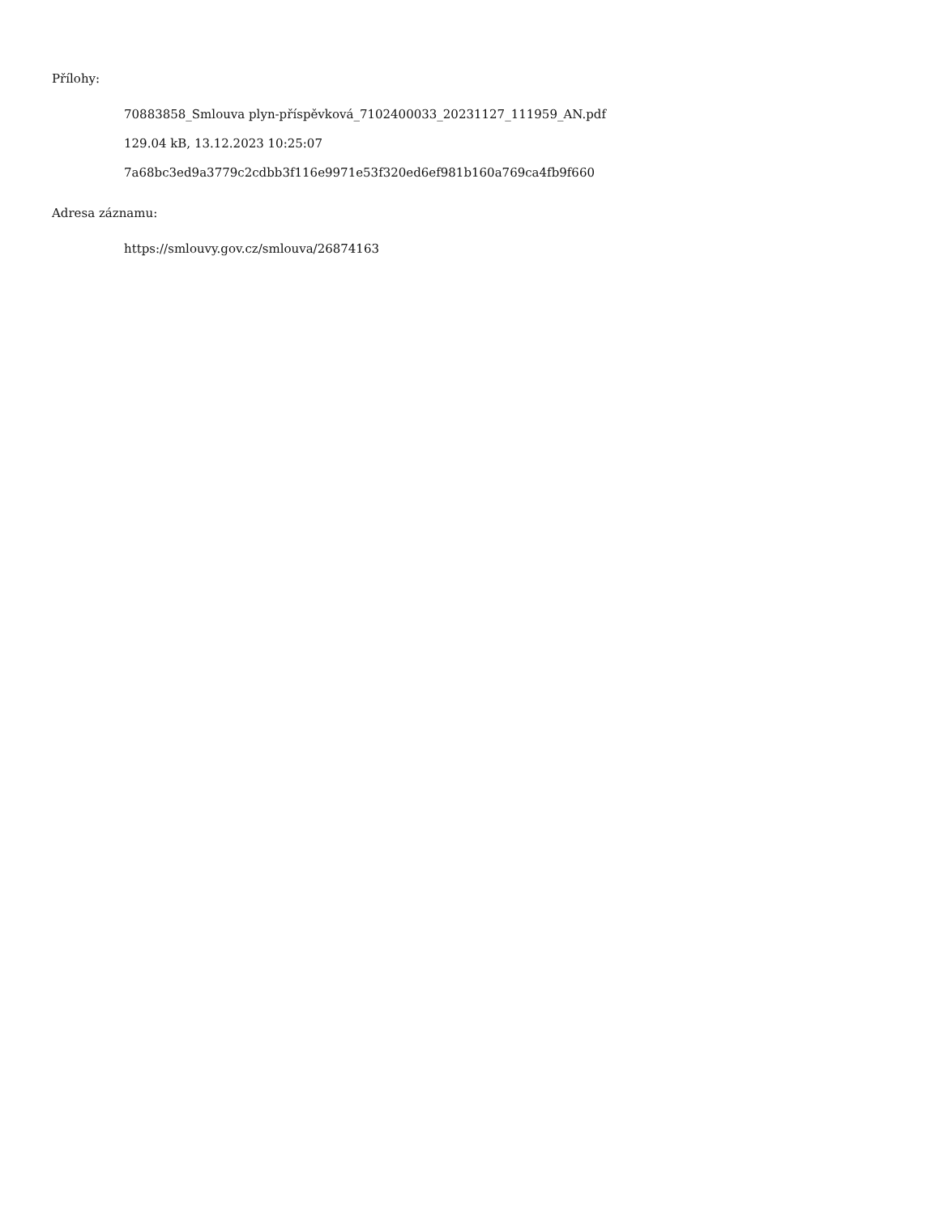Přílohy:
70883858_Smlouva plyn-příspěvková_7102400033_20231127_111959_AN.pdf
129.04 kB, 13.12.2023 10:25:07
7a68bc3ed9a3779c2cdbb3f116e9971e53f320ed6ef981b160a769ca4fb9f660
Adresa záznamu:
https://smlouvy.gov.cz/smlouva/26874163